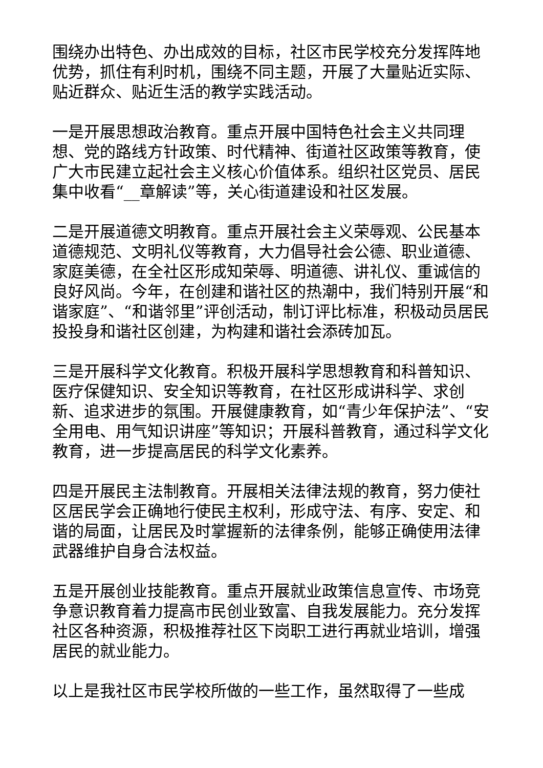围绕办出特色、办出成效的目标，社区市民学校充分发挥阵地优势，抓住有利时机，围绕不同主题，开展了大量贴近实际、贴近群众、贴近生活的教学实践活动。
一是开展思想政治教育。重点开展中国特色社会主义共同理想、党的路线方针政策、时代精神、街道社区政策等教育，使广大市民建立起社会主义核心价值体系。组织社区党员、居民集中收看“__章解读”等，关心街道建设和社区发展。
二是开展道德文明教育。重点开展社会主义荣辱观、公民基本道德规范、文明礼仪等教育，大力倡导社会公德、职业道德、家庭美德，在全社区形成知荣辱、明道德、讲礼仪、重诚信的良好风尚。今年，在创建和谐社区的热潮中，我们特别开展“和谐家庭”、“和谐邻里”评创活动，制订评比标准，积极动员居民投投身和谐社区创建，为构建和谐社会添砖加瓦。
三是开展科学文化教育。积极开展科学思想教育和科普知识、医疗保健知识、安全知识等教育，在社区形成讲科学、求创新、追求进步的氛围。开展健康教育，如“青少年保护法”、“安全用电、用气知识讲座”等知识；开展科普教育，通过科学文化教育，进一步提高居民的科学文化素养。
四是开展民主法制教育。开展相关法律法规的教育，努力使社区居民学会正确地行使民主权利，形成守法、有序、安定、和谐的局面，让居民及时掌握新的法律条例，能够正确使用法律武器维护自身合法权益。
五是开展创业技能教育。重点开展就业政策信息宣传、市场竞争意识教育着力提高市民创业致富、自我发展能力。充分发挥社区各种资源，积极推荐社区下岗职工进行再就业培训，增强居民的就业能力。
以上是我社区市民学校所做的一些工作，虽然取得了一些成